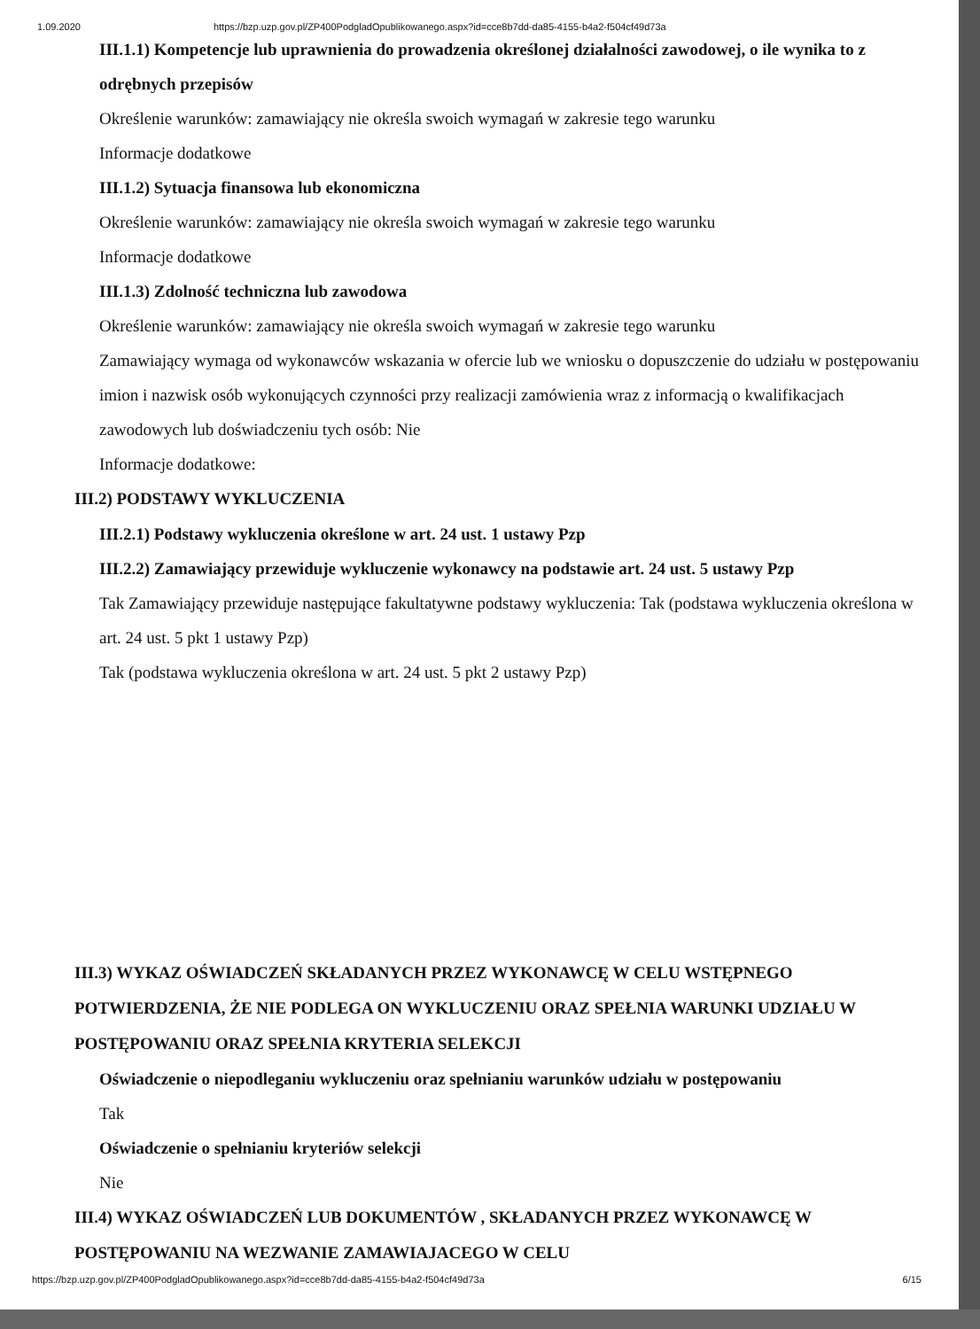1.09.2020 https://bzp.uzp.gov.pl/ZP400PodgladOpublikowanego.aspx?id=cce8b7dd-da85-4155-b4a2-f504cf49d73a
III.1.1) Kompetencje lub uprawnienia do prowadzenia określonej działalności zawodowej, o ile wynika to z odrębnych przepisów
Określenie warunków: zamawiający nie określa swoich wymagań w zakresie tego warunku
Informacje dodatkowe
III.1.2) Sytuacja finansowa lub ekonomiczna
Określenie warunków: zamawiający nie określa swoich wymagań w zakresie tego warunku
Informacje dodatkowe
III.1.3) Zdolność techniczna lub zawodowa
Określenie warunków: zamawiający nie określa swoich wymagań w zakresie tego warunku
Zamawiający wymaga od wykonawców wskazania w ofercie lub we wniosku o dopuszczenie do udziału w postępowaniu imion i nazwisk osób wykonujących czynności przy realizacji zamówienia wraz z informacją o kwalifikacjach zawodowych lub doświadczeniu tych osób: Nie
Informacje dodatkowe:
III.2) PODSTAWY WYKLUCZENIA
III.2.1) Podstawy wykluczenia określone w art. 24 ust. 1 ustawy Pzp
III.2.2) Zamawiający przewiduje wykluczenie wykonawcy na podstawie art. 24 ust. 5 ustawy Pzp
Tak Zamawiający przewiduje następujące fakultatywne podstawy wykluczenia: Tak (podstawa wykluczenia określona w art. 24 ust. 5 pkt 1 ustawy Pzp)
Tak (podstawa wykluczenia określona w art. 24 ust. 5 pkt 2 ustawy Pzp)
III.3) WYKAZ OŚWIADCZEŃ SKŁADANYCH PRZEZ WYKONAWCĘ W CELU WSTĘPNEGO POTWIERDZENIA, ŻE NIE PODLEGA ON WYKLUCZENIU ORAZ SPEŁNIA WARUNKI UDZIAŁU W POSTĘPOWANIU ORAZ SPEŁNIA KRYTERIA SELEKCJI
Oświadczenie o niepodleganiu wykluczeniu oraz spełnianiu warunków udziału w postępowaniu
Tak
Oświadczenie o spełnianiu kryteriów selekcji
Nie
III.4) WYKAZ OŚWIADCZEŃ LUB DOKUMENTÓW , SKŁADANYCH PRZEZ WYKONAWCĘ W POSTĘPOWANIU NA WEZWANIE ZAMAWIAJACEGO W CELU
https://bzp.uzp.gov.pl/ZP400PodgladOpublikowanego.aspx?id=cce8b7dd-da85-4155-b4a2-f504cf49d73a 6/15